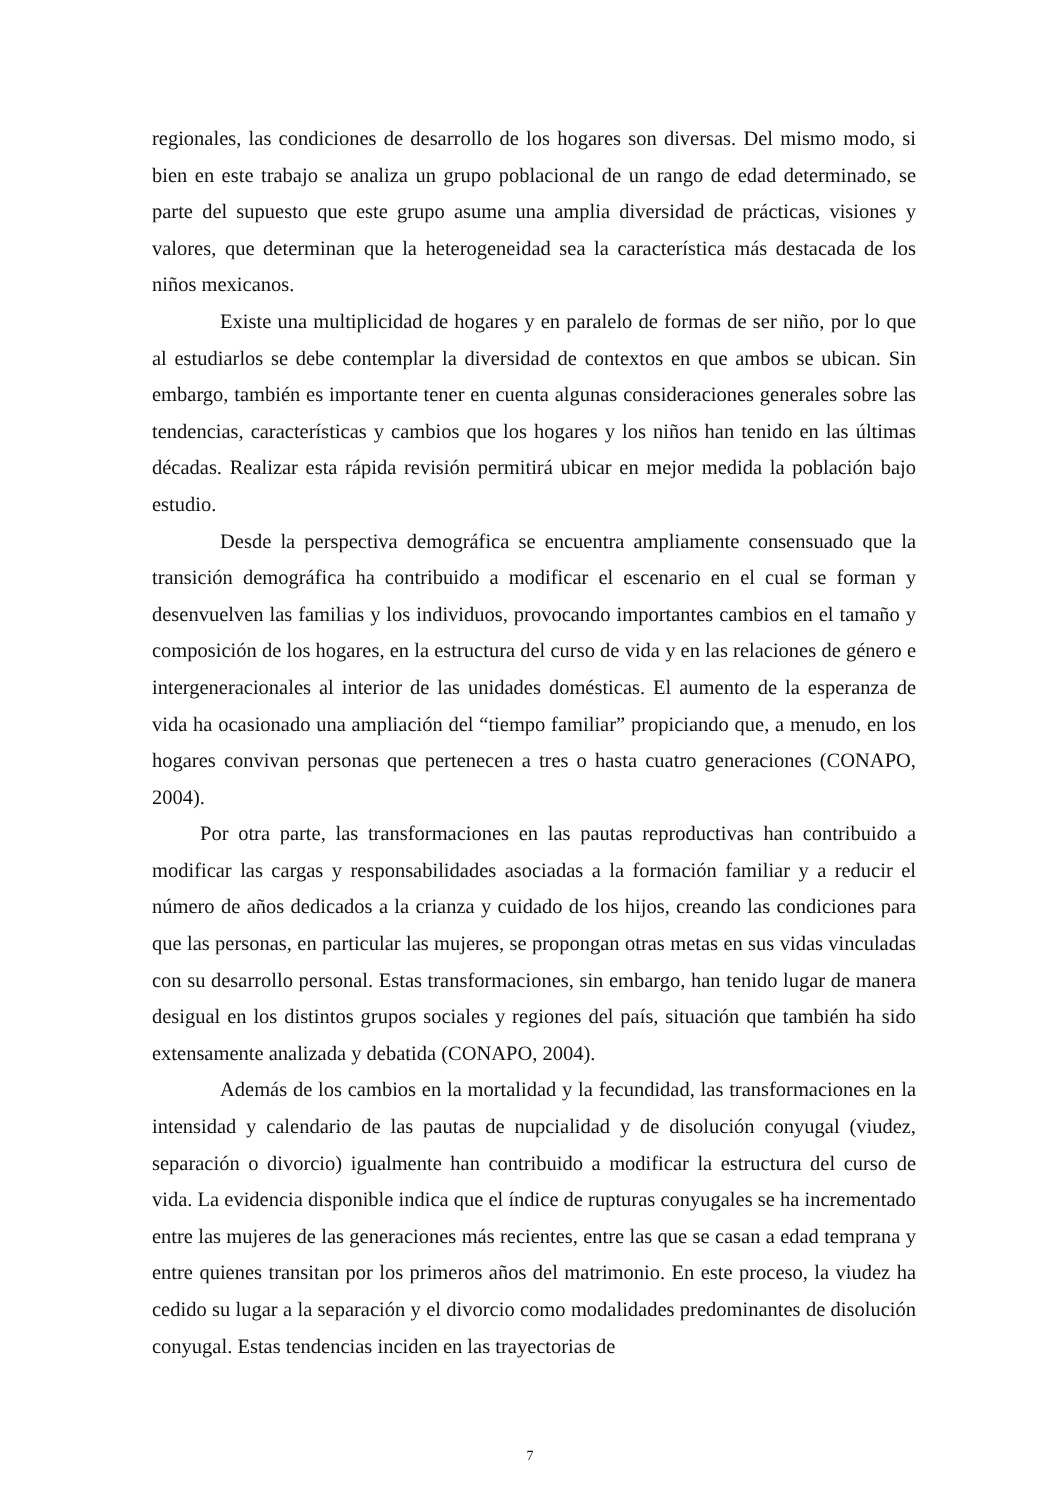regionales, las condiciones de desarrollo de los hogares son diversas. Del mismo modo, si bien en este trabajo se analiza un grupo poblacional de un rango de edad determinado, se parte del supuesto que este grupo asume una amplia diversidad de prácticas, visiones y valores, que determinan que la heterogeneidad sea la característica más destacada de los niños mexicanos.
Existe una multiplicidad de hogares y en paralelo de formas de ser niño, por lo que al estudiarlos se debe contemplar la diversidad de contextos en que ambos se ubican. Sin embargo, también es importante tener en cuenta algunas consideraciones generales sobre las tendencias, características y cambios que los hogares y los niños han tenido en las últimas décadas. Realizar esta rápida revisión permitirá ubicar en mejor medida la población bajo estudio.
Desde la perspectiva demográfica se encuentra ampliamente consensuado que la transición demográfica ha contribuido a modificar el escenario en el cual se forman y desenvuelven las familias y los individuos, provocando importantes cambios en el tamaño y composición de los hogares, en la estructura del curso de vida y en las relaciones de género e intergeneracionales al interior de las unidades domésticas. El aumento de la esperanza de vida ha ocasionado una ampliación del “tiempo familiar” propiciando que, a menudo, en los hogares convivan personas que pertenecen a tres o hasta cuatro generaciones (CONAPO, 2004).
Por otra parte, las transformaciones en las pautas reproductivas han contribuido a modificar las cargas y responsabilidades asociadas a la formación familiar y a reducir el número de años dedicados a la crianza y cuidado de los hijos, creando las condiciones para que las personas, en particular las mujeres, se propongan otras metas en sus vidas vinculadas con su desarrollo personal. Estas transformaciones, sin embargo, han tenido lugar de manera desigual en los distintos grupos sociales y regiones del país, situación que también ha sido extensamente analizada y debatida (CONAPO, 2004).
Además de los cambios en la mortalidad y la fecundidad, las transformaciones en la intensidad y calendario de las pautas de nupcialidad y de disolución conyugal (viudez, separación o divorcio) igualmente han contribuido a modificar la estructura del curso de vida. La evidencia disponible indica que el índice de rupturas conyugales se ha incrementado entre las mujeres de las generaciones más recientes, entre las que se casan a edad temprana y entre quienes transitan por los primeros años del matrimonio. En este proceso, la viudez ha cedido su lugar a la separación y el divorcio como modalidades predominantes de disolución conyugal. Estas tendencias inciden en las trayectorias de
7